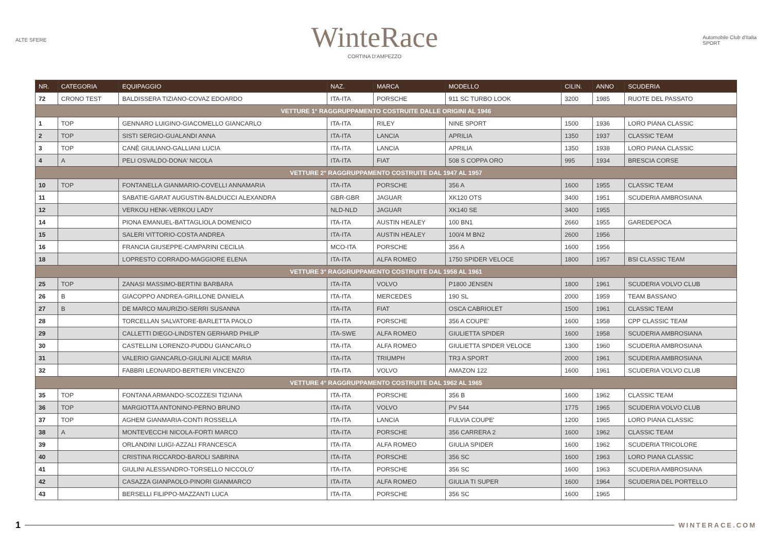ALTE SFERE
WinteRace
CORTINA D'AMPEZZO
Automobile Club d'Italia
SPORT
| NR. | CATEGORIA | EQUIPAGGIO | NAZ. | MARCA | MODELLO | CILIN. | ANNO | SCUDERIA |
| --- | --- | --- | --- | --- | --- | --- | --- | --- |
| 72 | CRONO TEST | BALDISSERA TIZIANO-COVAZ EDOARDO | ITA-ITA | PORSCHE | 911 SC TURBO LOOK | 3200 | 1985 | RUOTE DEL PASSATO |
| VETTURE 1° RAGGRUPPAMENTO COSTRUITE DALLE ORIGINI AL 1946 | | | | | | | | |
| 1 | TOP | GENNARO LUIGINO-GIACOMELLO GIANCARLO | ITA-ITA | RILEY | NINE SPORT | 1500 | 1936 | LORO PIANA CLASSIC |
| 2 | TOP | SISTI SERGIO-GUALANDI ANNA | ITA-ITA | LANCIA | APRILIA | 1350 | 1937 | CLASSIC TEAM |
| 3 | TOP | CANÈ GIULIANO-GALLIANI LUCIA | ITA-ITA | LANCIA | APRILIA | 1350 | 1938 | LORO PIANA CLASSIC |
| 4 | A | PELI OSVALDO-DONA' NICOLA | ITA-ITA | FIAT | 508 S COPPA ORO | 995 | 1934 | BRESCIA CORSE |
| VETTURE 2° RAGGRUPPAMENTO COSTRUITE DAL 1947 AL 1957 | | | | | | | | |
| 10 | TOP | FONTANELLA GIANMARIO-COVELLI ANNAMARIA | ITA-ITA | PORSCHE | 356 A | 1600 | 1955 | CLASSIC TEAM |
| 11 | | SABATIE-GARAT AUGUSTIN-BALDUCCI ALEXANDRA | GBR-GBR | JAGUAR | XK120 OTS | 3400 | 1951 | SCUDERIA AMBROSIANA |
| 12 | | VERKOU HENK-VERKOU LADY | NLD-NLD | JAGUAR | XK140 SE | 3400 | 1955 | |
| 14 | | PIONA EMANUEL-BATTAGLIOLA DOMENICO | ITA-ITA | AUSTIN HEALEY | 100 BN1 | 2660 | 1955 | GAREDEPOCA |
| 15 | | SALERI VITTORIO-COSTA ANDREA | ITA-ITA | AUSTIN HEALEY | 100/4 M BN2 | 2600 | 1956 | |
| 16 | | FRANCIA GIUSEPPE-CAMPARINI CECILIA | MCO-ITA | PORSCHE | 356 A | 1600 | 1956 | |
| 18 | | LOPRESTO CORRADO-MAGGIORE ELENA | ITA-ITA | ALFA ROMEO | 1750 SPIDER VELOCE | 1800 | 1957 | BSI CLASSIC TEAM |
| VETTURE 3° RAGGRUPPAMENTO COSTRUITE DAL 1958 AL 1961 | | | | | | | | |
| 25 | TOP | ZANASI MASSIMO-BERTINI BARBARA | ITA-ITA | VOLVO | P1800 JENSEN | 1800 | 1961 | SCUDERIA VOLVO CLUB |
| 26 | B | GIACOPPO ANDREA-GRILLONE DANIELA | ITA-ITA | MERCEDES | 190 SL | 2000 | 1959 | TEAM BASSANO |
| 27 | B | DE MARCO MAURIZIO-SERRI SUSANNA | ITA-ITA | FIAT | OSCA CABRIOLET | 1500 | 1961 | CLASSIC TEAM |
| 28 | | TORCELLAN SALVATORE-BARLETTA PAOLO | ITA-ITA | PORSCHE | 356 A COUPE' | 1600 | 1958 | CPP CLASSIC TEAM |
| 29 | | CALLETTI DIEGO-LINDSTEN GERHARD PHILIP | ITA-SWE | ALFA ROMEO | GIULIETTA SPIDER | 1600 | 1958 | SCUDERIA AMBROSIANA |
| 30 | | CASTELLINI LORENZO-PUDDU GIANCARLO | ITA-ITA | ALFA ROMEO | GIULIETTA SPIDER VELOCE | 1300 | 1960 | SCUDERIA AMBROSIANA |
| 31 | | VALERIO GIANCARLO-GIULINI ALICE MARIA | ITA-ITA | TRIUMPH | TR3 A SPORT | 2000 | 1961 | SCUDERIA AMBROSIANA |
| 32 | | FABBRI LEONARDO-BERTIERI VINCENZO | ITA-ITA | VOLVO | AMAZON 122 | 1600 | 1961 | SCUDERIA VOLVO CLUB |
| VETTURE 4° RAGGRUPPAMENTO COSTRUITE DAL 1962 AL 1965 | | | | | | | | |
| 35 | TOP | FONTANA ARMANDO-SCOZZESI TIZIANA | ITA-ITA | PORSCHE | 356 B | 1600 | 1962 | CLASSIC TEAM |
| 36 | TOP | MARGIOTTA ANTONINO-PERNO BRUNO | ITA-ITA | VOLVO | PV 544 | 1775 | 1965 | SCUDERIA VOLVO CLUB |
| 37 | TOP | AGHEM GIANMARIA-CONTI ROSSELLA | ITA-ITA | LANCIA | FULVIA COUPE' | 1200 | 1965 | LORO PIANA CLASSIC |
| 38 | A | MONTEVECCHI NICOLA-FORTI MARCO | ITA-ITA | PORSCHE | 356 CARRERA 2 | 1600 | 1962 | CLASSIC TEAM |
| 39 | | ORLANDINI LUIGI-AZZALI FRANCESCA | ITA-ITA | ALFA ROMEO | GIULIA SPIDER | 1600 | 1962 | SCUDERIA TRICOLORE |
| 40 | | CRISTINA RICCARDO-BAROLI SABRINA | ITA-ITA | PORSCHE | 356 SC | 1600 | 1963 | LORO PIANA CLASSIC |
| 41 | | GIULINI ALESSANDRO-TORSELLO NICCOLO' | ITA-ITA | PORSCHE | 356 SC | 1600 | 1963 | SCUDERIA AMBROSIANA |
| 42 | | CASAZZA GIANPAOLO-PINORI GIANMARCO | ITA-ITA | ALFA ROMEO | GIULIA TI SUPER | 1600 | 1964 | SCUDERIA DEL PORTELLO |
| 43 | | BERSELLI FILIPPO-MAZZANTI LUCA | ITA-ITA | PORSCHE | 356 SC | 1600 | 1965 | |
1
WINTERACE.COM